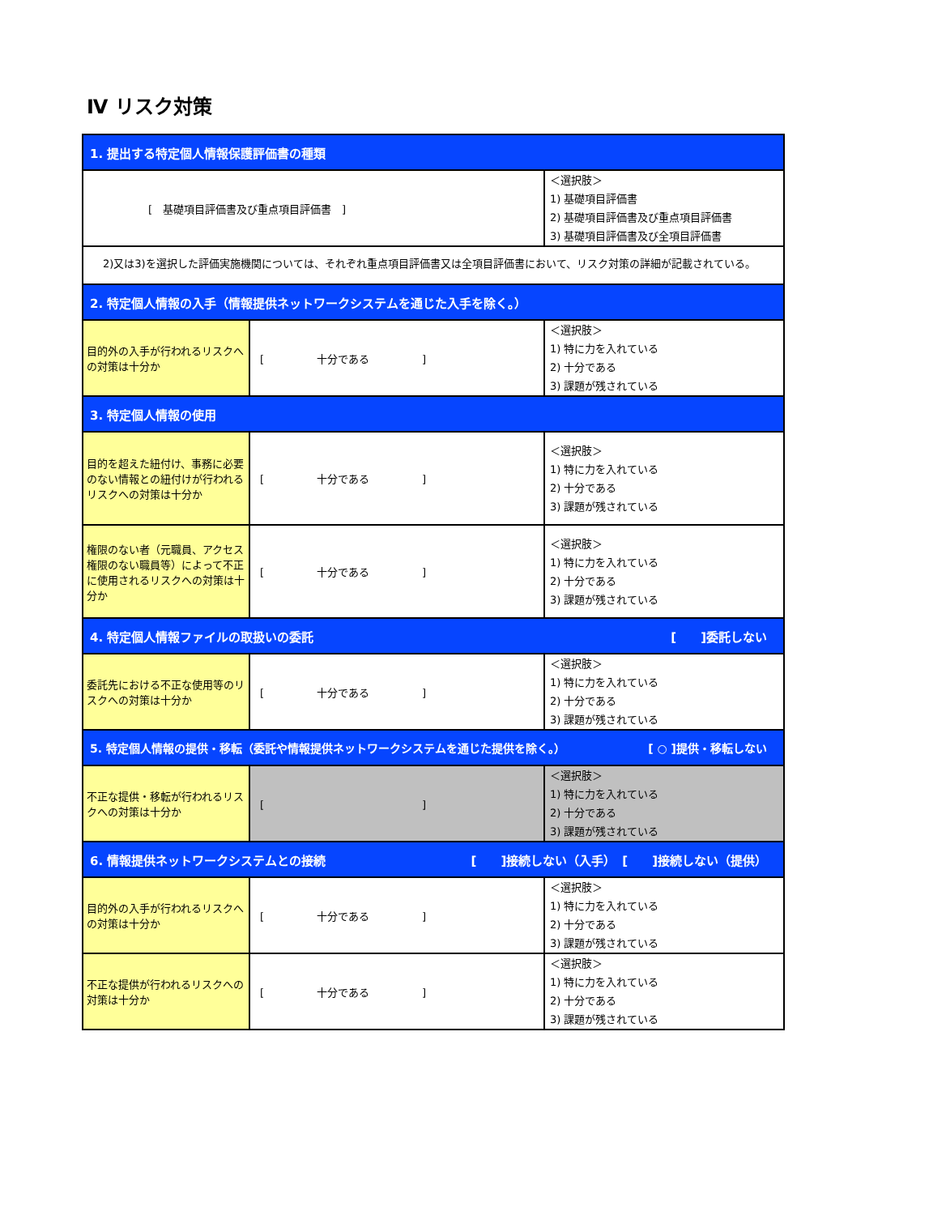Ⅳ リスク対策
| 1. 提出する特定個人情報保護評価書の種類 | | |
| [ 基礎項目評価書及び重点項目評価書 ] | | ＜選択肢＞ 1) 基礎項目評価書 2) 基礎項目評価書及び重点項目評価書 3) 基礎項目評価書及び全項目評価書 |
| 2)又は3)を選択した評価実施機関については、それぞれ重点項目評価書又は全項目評価書において、リスク対策の詳細が記載されている。 | | |
| 2. 特定個人情報の入手（情報提供ネットワークシステムを通じた入手を除く。） | | |
| 目的外の入手が行われるリスクへの対策は十分か | [ 十分である ] | ＜選択肢＞ 1) 特に力を入れている 2) 十分である 3) 課題が残されている |
| 3. 特定個人情報の使用 | | |
| 目的を超えた紐付け、事務に必要のない情報との紐付けが行われるリスクへの対策は十分か | [ 十分である ] | ＜選択肢＞ 1) 特に力を入れている 2) 十分である 3) 課題が残されている |
| 権限のない者（元職員、アクセス権限のない職員等）によって不正に使用されるリスクへの対策は十分か | [ 十分である ] | ＜選択肢＞ 1) 特に力を入れている 2) 十分である 3) 課題が残されている |
| 4. 特定個人情報ファイルの取扱いの委託 [ ]委託しない | | |
| 委託先における不正な使用等のリスクへの対策は十分か | [ 十分である ] | ＜選択肢＞ 1) 特に力を入れている 2) 十分である 3) 課題が残されている |
| 5. 特定個人情報の提供・移転（委託や情報提供ネットワークシステムを通じた提供を除く。） [ ○ ]提供・移転しない | | |
| 不正な提供・移転が行われるリスクへの対策は十分か | [ ] | ＜選択肢＞ 1) 特に力を入れている 2) 十分である 3) 課題が残されている |
| 6. 情報提供ネットワークシステムとの接続 [ ]接続しない（入手） [ ]接続しない（提供） | | |
| 目的外の入手が行われるリスクへの対策は十分か | [ 十分である ] | ＜選択肢＞ 1) 特に力を入れている 2) 十分である 3) 課題が残されている |
| 不正な提供が行われるリスクへの対策は十分か | [ 十分である ] | ＜選択肢＞ 1) 特に力を入れている 2) 十分である 3) 課題が残されている |